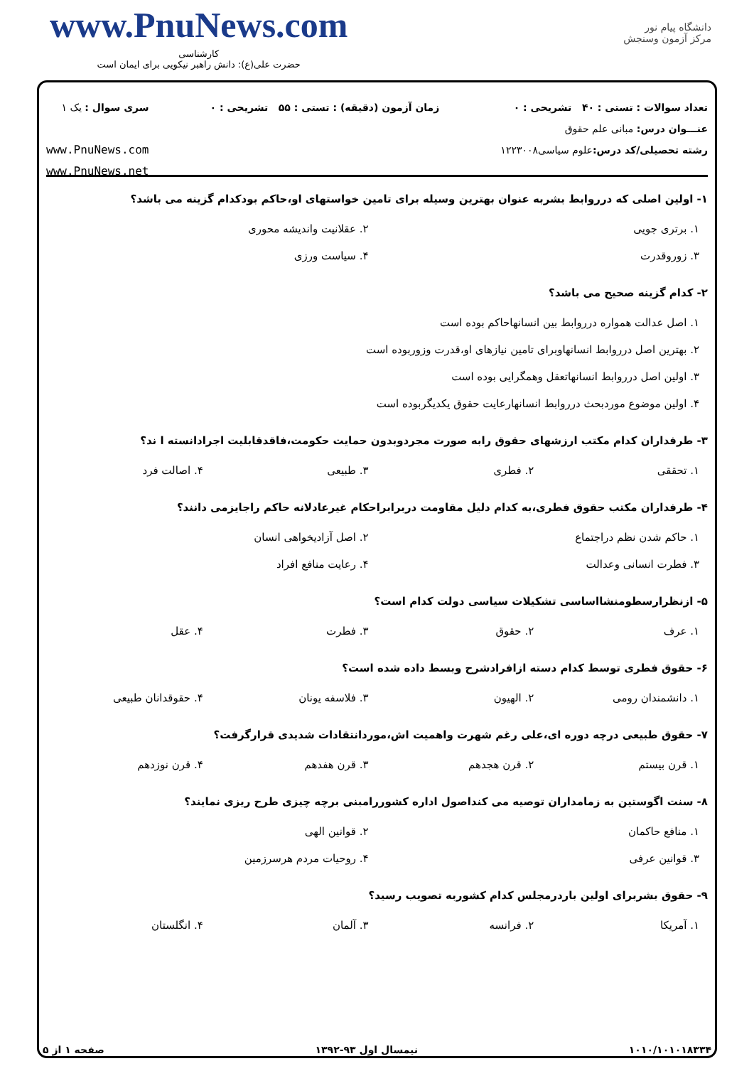www.PnuNews.com
کارشناسی
حضرت علی(ع): دانش راهبر نیکویی برای ایمان است
دانشگاه پیام نور
مرکز آزمون وسنجش
تعداد سوالات : تستی : ۴۰ تشریحی : ۰
عنـــوان درس: مبانی علم حقوق
رشته تحصیلی/کد درس: علوم سیاسی۱۲۲۳۰۰۸
زمان آزمون (دقیقه) : تستی : ۵۵ تشریحی : ۰
سری سوال : یک ۱
www.PnuNews.com
www.PnuNews.net
۱- اولین اصلی که درروابط بشربه عنوان بهترین وسیله برای تامین خواستهای او،حاکم بودکدام گزینه می باشد؟
| ۱. برتری جویی | ۲. عقلانیت واندیشه محوری |
| ۳. زوروقدرت | ۴. سیاست ورزی |
۲- کدام گزینه صحیح می باشد؟
| ۱. اصل عدالت همواره درروابط بین انسانهاحاکم بوده است |
| ۲. بهترین اصل درروابط انسانهاوبرای تامین نیازهای او،قدرت وزوربوده است |
| ۳. اولین اصل درروابط انسانهاتعقل وهمگرایی بوده است |
| ۴. اولین موضوع موردبحث درروابط انسانهارعایت حقوق یکدیگربوده است |
۳- طرفداران کدام مکتب ارزشهای حقوق رابه صورت مجردوبدون حمایت حکومت،فاقدقابلیت اجرادانسته ا ند؟
| ۱. تحققی | ۲. فطری | ۳. طبیعی | ۴. اصالت فرد |
۴- طرفداران مکتب حقوق فطری،به کدام دلیل مقاومت دربرابراحکام غیرعادلانه حاکم راجایزمی دانند؟
| ۱. حاکم شدن نظم دراجتماع | ۲. اصل آزادیخواهی انسان |
| ۳. فطرت انسانی وعدالت | ۴. رعایت منافع افراد |
۵- ازنظرارسطومنشااساسی تشکیلات سیاسی دولت کدام است؟
| ۱. عرف | ۲. حقوق | ۳. فطرت | ۴. عقل |
۶- حقوق فطری توسط کدام دسته ازافرادشرح وبسط داده شده است؟
| ۱. دانشمندان رومی | ۲. الهیون | ۳. فلاسفه یونان | ۴. حقوقدانان طبیعی |
۷- حقوق طبیعی درچه دوره ای،علی رغم شهرت واهمیت اش،موردانتقادات شدیدی قرارگرفت؟
| ۱. قرن بیستم | ۲. قرن هجدهم | ۳. قرن هفدهم | ۴. قرن نوزدهم |
۸- سنت اگوستین به زمامداران توصیه می کنداصول اداره کشوررامبنی برچه چیزی طرح ریزی نمایند؟
| ۱. منافع حاکمان | ۲. قوانین الهی |
| ۳. قوانین عرفی | ۴. روحیات مردم هرسرزمین |
۹- حقوق بشربرای اولین باردرمجلس کدام کشوربه تصویب رسید؟
| ۱. آمریکا | ۲. فرانسه | ۳. آلمان | ۴. انگلستان |
۱۰۱۰/۱۰۱۰۱۸۳۳۴ نیمسال اول ۹۳-۱۳۹۲ صفحه ۱ از ۵